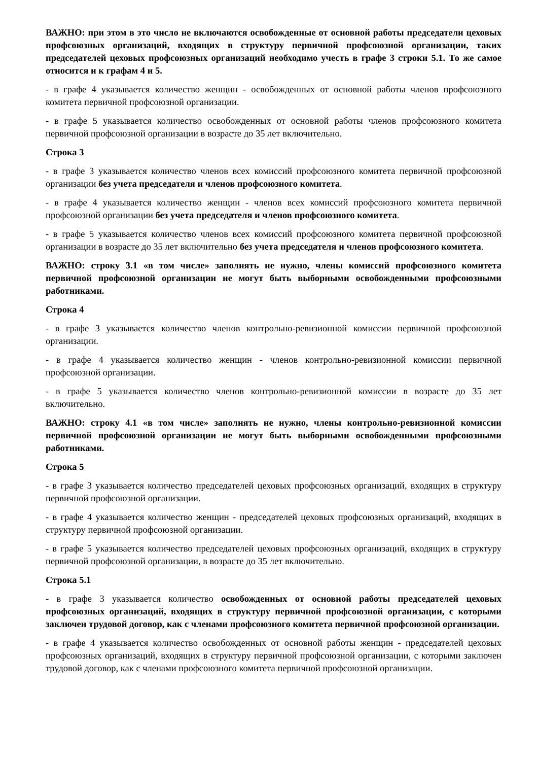ВАЖНО: при этом в это число не включаются освобожденные от основной работы председатели цеховых профсоюзных организаций, входящих в структуру первичной профсоюзной организации, таких председателей цеховых профсоюзных организаций необходимо учесть в графе 3 строки 5.1. То же самое относится и к графам 4 и 5.
- в графе 4 указывается количество женщин - освобожденных от основной работы членов профсоюзного комитета первичной профсоюзной организации.
- в графе 5 указывается количество освобожденных от основной работы членов профсоюзного комитета первичной профсоюзной организации в возрасте до 35 лет включительно.
Строка 3
- в графе 3 указывается количество членов всех комиссий профсоюзного комитета первичной профсоюзной организации без учета председателя и членов профсоюзного комитета.
- в графе 4 указывается количество женщин - членов всех комиссий профсоюзного комитета первичной профсоюзной организации без учета председателя и членов профсоюзного комитета.
- в графе 5 указывается количество членов всех комиссий профсоюзного комитета первичной профсоюзной организации в возрасте до 35 лет включительно без учета председателя и членов профсоюзного комитета.
ВАЖНО: строку 3.1 «в том числе» заполнять не нужно, члены комиссий профсоюзного комитета первичной профсоюзной организации не могут быть выборными освобожденными профсоюзными работниками.
Строка 4
- в графе 3 указывается количество членов контрольно-ревизионной комиссии первичной профсоюзной организации.
- в графе 4 указывается количество женщин - членов контрольно-ревизионной комиссии первичной профсоюзной организации.
- в графе 5 указывается количество членов контрольно-ревизионной комиссии в возрасте до 35 лет включительно.
ВАЖНО: строку 4.1 «в том числе» заполнять не нужно, члены контрольно-ревизионной комиссии первичной профсоюзной организации не могут быть выборными освобожденными профсоюзными работниками.
Строка 5
- в графе 3 указывается количество председателей цеховых профсоюзных организаций, входящих в структуру первичной профсоюзной организации.
- в графе 4 указывается количество женщин - председателей цеховых профсоюзных организаций, входящих в структуру первичной профсоюзной организации.
- в графе 5 указывается количество председателей цеховых профсоюзных организаций, входящих в структуру первичной профсоюзной организации, в возрасте до 35 лет включительно.
Строка 5.1
- в графе 3 указывается количество освобожденных от основной работы председателей цеховых профсоюзных организаций, входящих в структуру первичной профсоюзной организации, с которыми заключен трудовой договор, как с членами профсоюзного комитета первичной профсоюзной организации.
- в графе 4 указывается количество освобожденных от основной работы женщин - председателей цеховых профсоюзных организаций, входящих в структуру первичной профсоюзной организации, с которыми заключен трудовой договор, как с членами профсоюзного комитета первичной профсоюзной организации.